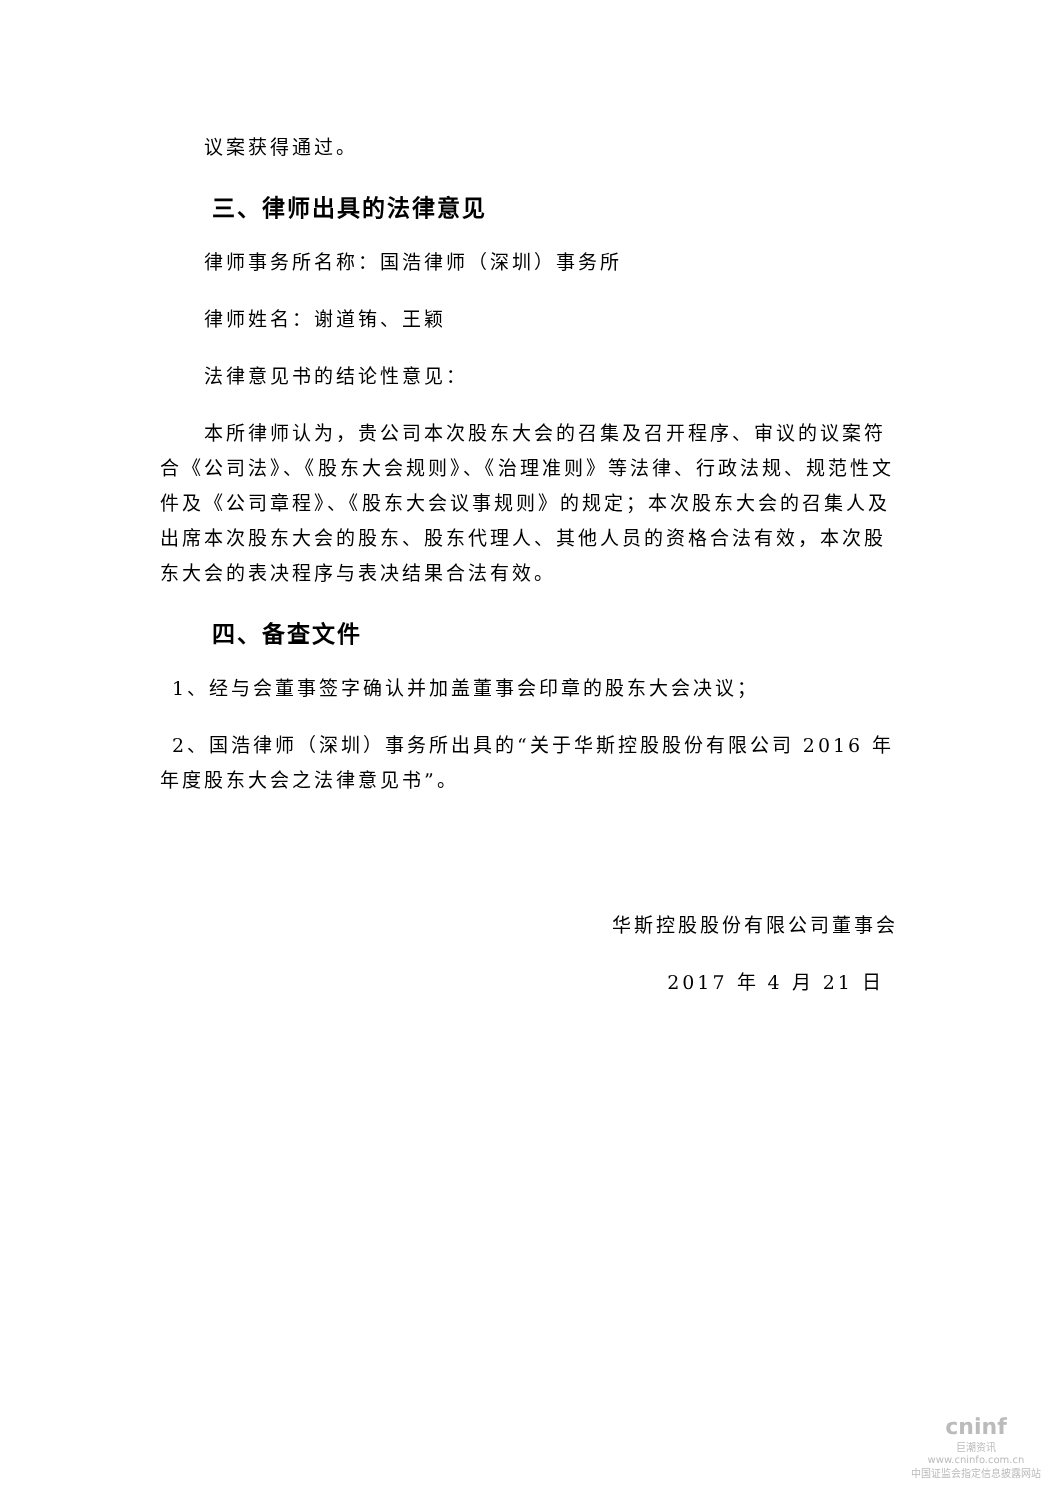议案获得通过。
三、律师出具的法律意见
律师事务所名称：国浩律师（深圳）事务所
律师姓名：谢道铕、王颖
法律意见书的结论性意见：
本所律师认为，贵公司本次股东大会的召集及召开程序、审议的议案符合《公司法》、《股东大会规则》、《治理准则》等法律、行政法规、规范性文件及《公司章程》、《股东大会议事规则》的规定；本次股东大会的召集人及出席本次股东大会的股东、股东代理人、其他人员的资格合法有效，本次股东大会的表决程序与表决结果合法有效。
四、备查文件
1、经与会董事签字确认并加盖董事会印章的股东大会决议；
2、国浩律师（深圳）事务所出具的“关于华斯控股股份有限公司 2016 年年度股东大会之法律意见书”。
华斯控股股份有限公司董事会
2017 年 4 月 21 日
cninf
巨潮资讯
www.cninfo.com.cn
中国证监会指定信息披露网站